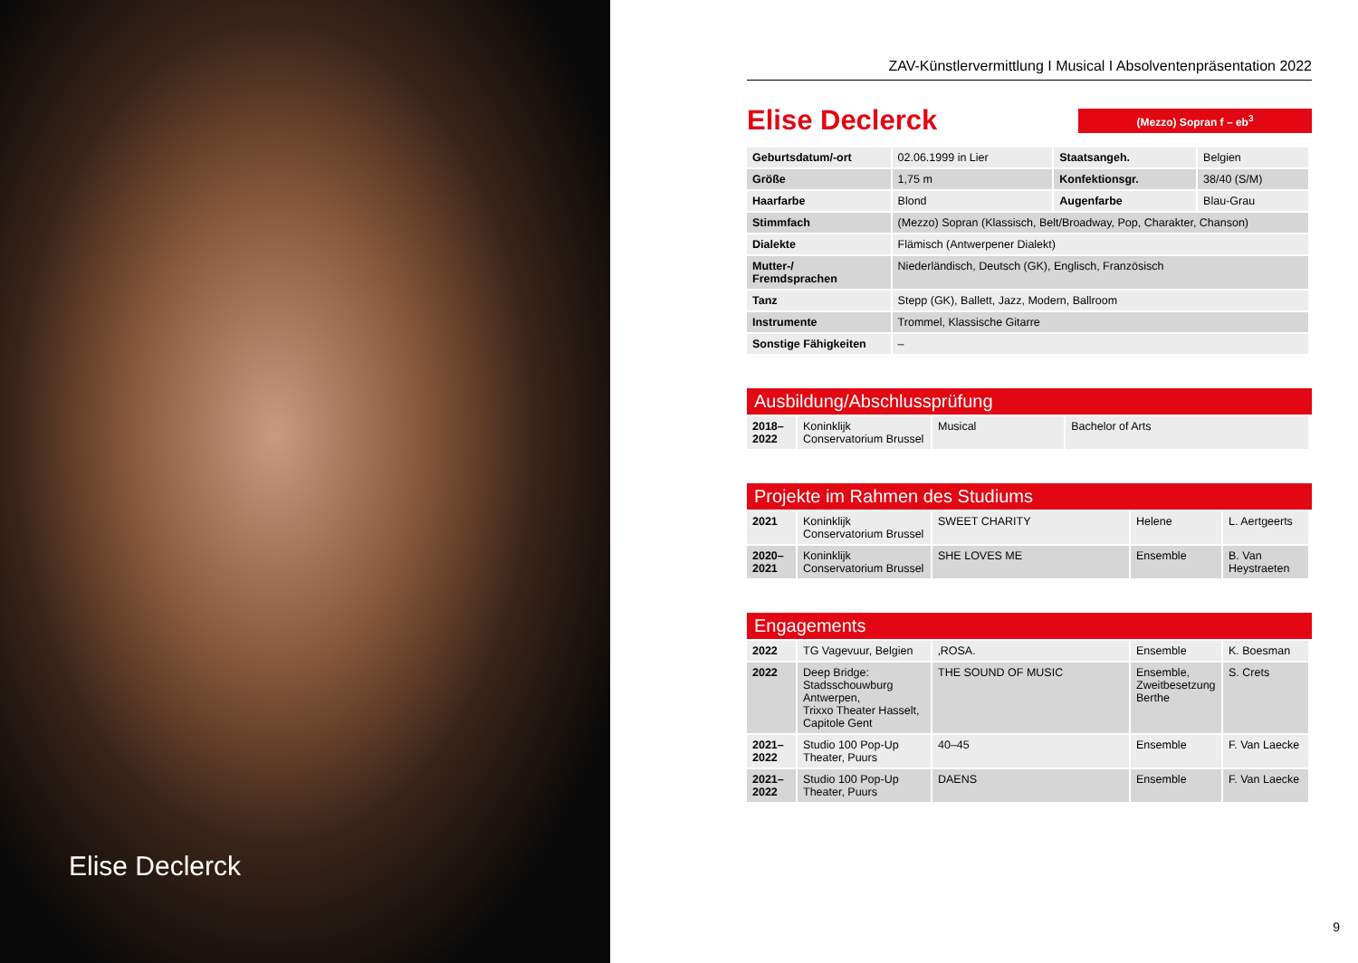Elise Declerck
ZAV-Künstlervermittlung I Musical I Absolventenpräsentation 2022
Elise Declerck
(Mezzo) Sopran f – eb<sup>3</sup>
| Geburtsdatum/-ort | 02.06.1999 in Lier | Staatsangeh. | Belgien |
| Größe | 1,75 m | Konfektionsgr. | 38/40 (S/M) |
| Haarfarbe | Blond | Augenfarbe | Blau-Grau |
| Stimmfach | (Mezzo) Sopran (Klassisch, Belt/Broadway, Pop, Charakter, Chanson) | | |
| Dialekte | Flämisch (Antwerpener Dialekt) | | |
| Mutter-/ Fremdsprachen | Niederländisch, Deutsch (GK), Englisch, Französisch | | |
| Tanz | Stepp (GK), Ballett, Jazz, Modern, Ballroom | | |
| Instrumente | Trommel, Klassische Gitarre | | |
| Sonstige Fähigkeiten | – | | |
Ausbildung/Abschlussprüfung
| 2018– 2022 | Koninklijk Conservatorium Brussel | Musical | Bachelor of Arts |
Projekte im Rahmen des Studiums
| 2021 | Koninklijk Conservatorium Brussel | SWEET CHARITY | Helene | L. Aertgeerts |
| 2020– 2021 | Koninklijk Conservatorium Brussel | SHE LOVES ME | Ensemble | B. Van Heystraeten |
Engagements
| 2022 | TG Vagevuur, Belgien | ‚ROSA. | Ensemble | K. Boesman |
| 2022 | Deep Bridge: Stadsschouwburg Antwerpen, Trixxo Theater Hasselt, Capitole Gent | THE SOUND OF MUSIC | Ensemble, Zweitbesetzung Berthe | S. Crets |
| 2021– 2022 | Studio 100 Pop-Up Theater, Puurs | 40–45 | Ensemble | F. Van Laecke |
| 2021– 2022 | Studio 100 Pop-Up Theater, Puurs | DAENS | Ensemble | F. Van Laecke |
9